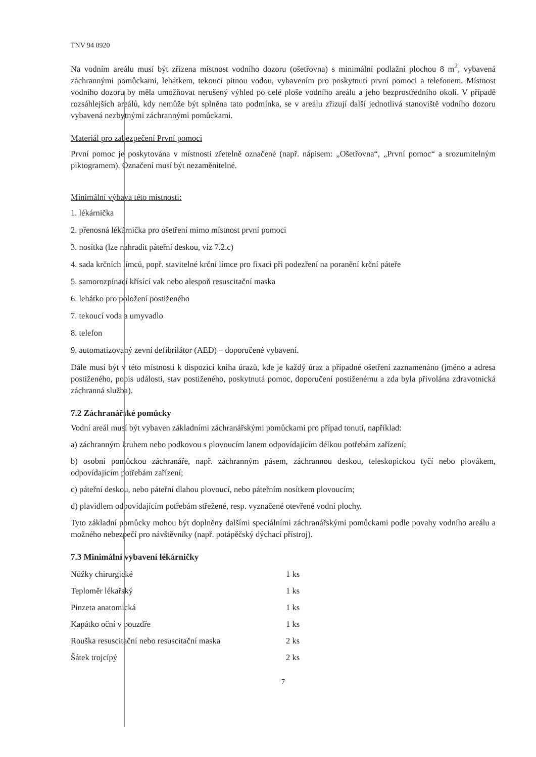TNV 94 0920
Na vodním areálu musí být zřízena místnost vodního dozoru (ošetřovna) s minimální podlažní plochou 8 m<sup>2</sup>, vybavená záchrannými pomůckami, lehátkem, tekoucí pitnou vodou, vybavením pro poskytnutí první pomoci a telefonem. Místnost vodního dozoru by měla umožňovat nerušený výhled po celé ploše vodního areálu a jeho bezprostředního okolí. V případě rozsáhlejších areálů, kdy nemůže být splněna tato podmínka, se v areálu zřizují další jednotlivá stanoviště vodního dozoru vybavená nezbytnými záchrannými pomůckami.
Materiál pro zabezpečení První pomoci
První pomoc je poskytována v místnosti zřetelně označené (např. nápisem: „Ošetřovna“, „První pomoc“ a srozumitelným piktogramem). Označení musí být nezaměnitelné.
Minimální výbava této místnosti:
1. lékárnička
2. přenosná lékárnička pro ošetření mimo místnost první pomoci
3. nosítka (lze nahradit páteřní deskou, viz 7.2.c)
4. sada krčních límců, popř. stavitelné krční límce pro fixaci při podezření na poranění krční páteře
5. samorozpínací křísící vak nebo alespoň resuscitační maska
6. lehátko pro položení postiženého
7. tekoucí voda a umyvadlo
8. telefon
9. automatizovaný zevní defibrilátor (AED) – doporučené vybavení.
Dále musí být v této místnosti k dispozici kniha úrazů, kde je každý úraz a případné ošetření zaznamenáno (jméno a adresa postiženého, popis události, stav postiženého, poskytnutá pomoc, doporučení postiženému a zda byla přivolána zdravotnická záchranná služba).
7.2 Záchranářské pomůcky
Vodní areál musí být vybaven základními záchranářskými pomůckami pro případ tonutí, například:
a) záchranným kruhem nebo podkovou s plovoucím lanem odpovídajícím délkou potřebám zařízení;
b) osobní pomůckou záchranáře, např. záchranným pásem, záchrannou deskou, teleskopickou tyčí nebo plovákem, odpovídajícím potřebám zařízení;
c) páteřní deskou, nebo páteřní dlahou plovoucí, nebo páteřním nosítkem plovoucím;
d) plavidlem odpovídajícím potřebám střežené, resp. vyznačené otevřené vodní plochy.
Tyto základní pomůcky mohou být doplněny dalšími speciálními záchranářskými pomůckami podle povahy vodního areálu a možného nebezpečí pro návštěvníky (např. potápěčský dýchací přístroj).
7.3 Minimální vybavení lékárničky
| Nůžky chirurgické | 1 ks |
| Teploměr lékařský | 1 ks |
| Pinzeta anatomická | 1 ks |
| Kapátko oční v pouzdře | 1 ks |
| Rouška resuscitační nebo resuscitační maska | 2 ks |
| Šátek trojcípý | 2 ks |
7